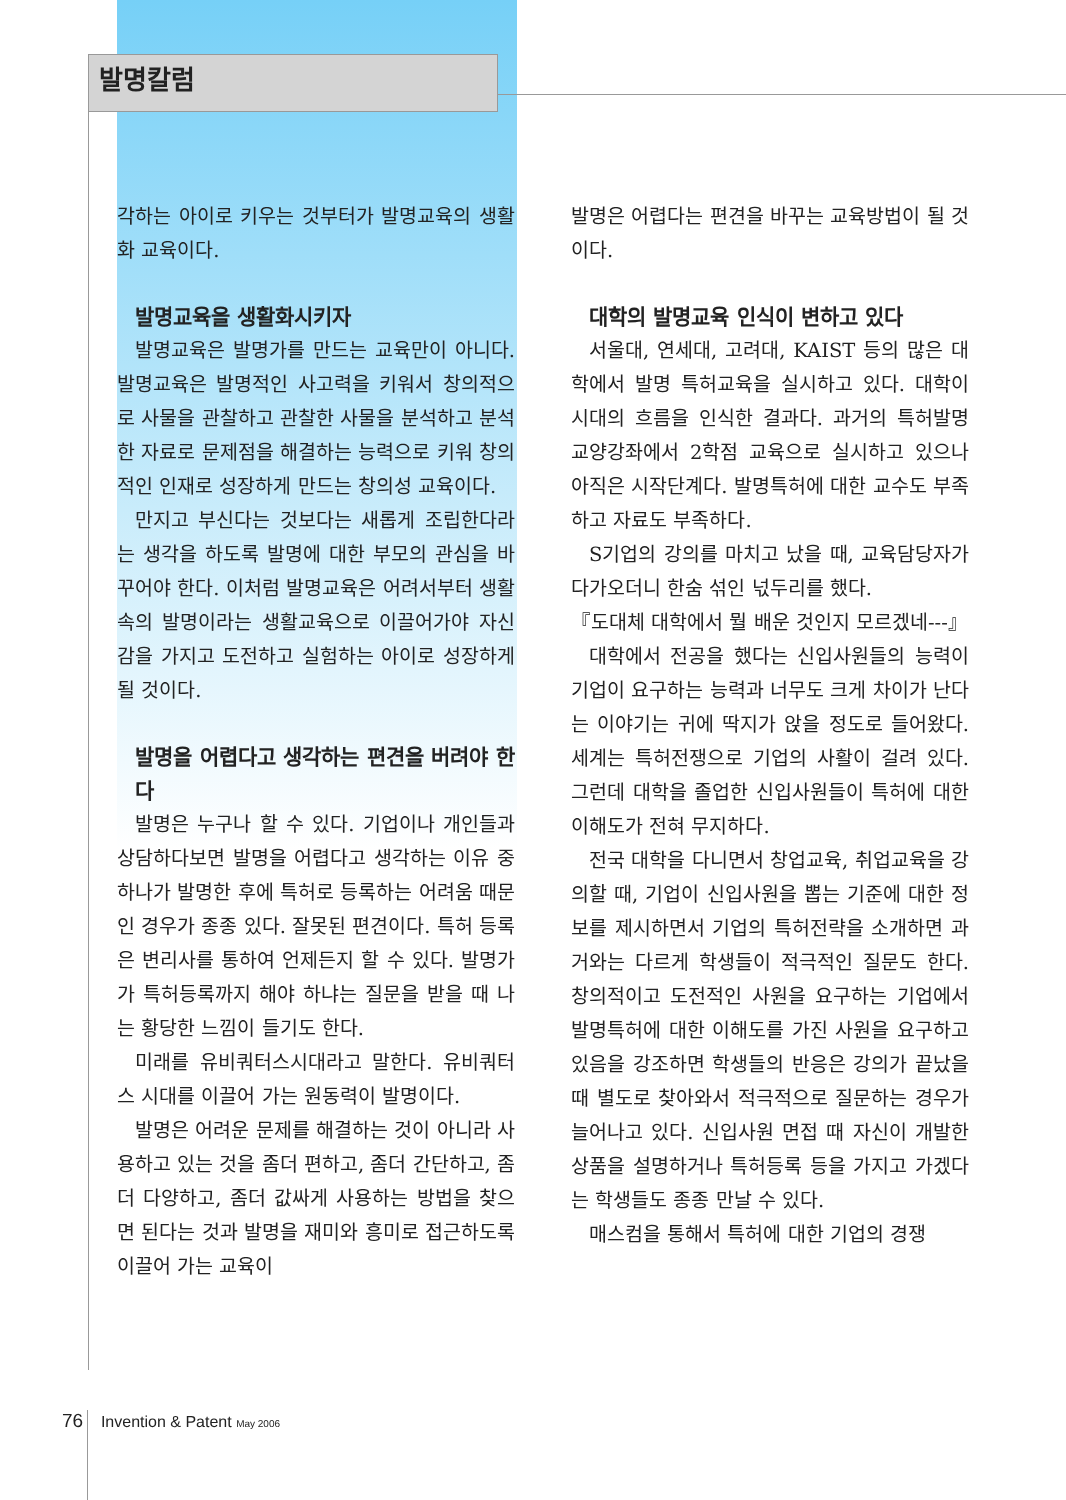발명칼럼
각하는 아이로 키우는 것부터가 발명교육의 생활화 교육이다.
발명교육을 생활화시키자
발명교육은 발명가를 만드는 교육만이 아니다. 발명교육은 발명적인 사고력을 키워서 창의적으로 사물을 관찰하고 관찰한 사물을 분석하고 분석한 자료로 문제점을 해결하는 능력으로 키워 창의적인 인재로 성장하게 만드는 창의성 교육이다.
만지고 부신다는 것보다는 새롭게 조립한다라는 생각을 하도록 발명에 대한 부모의 관심을 바꾸어야 한다. 이처럼 발명교육은 어려서부터 생활 속의 발명이라는 생활교육으로 이끌어가야 자신감을 가지고 도전하고 실험하는 아이로 성장하게 될 것이다.
발명을 어렵다고 생각하는 편견을 버려야 한다
발명은 누구나 할 수 있다. 기업이나 개인들과 상담하다보면 발명을 어렵다고 생각하는 이유 중 하나가 발명한 후에 특허로 등록하는 어려움 때문인 경우가 종종 있다. 잘못된 편견이다. 특허 등록은 변리사를 통하여 언제든지 할 수 있다. 발명가가 특허등록까지 해야 하냐는 질문을 받을 때 나는 황당한 느낌이 들기도 한다.
미래를 유비쿼터스시대라고 말한다. 유비쿼터스 시대를 이끌어 가는 원동력이 발명이다.
발명은 어려운 문제를 해결하는 것이 아니라 사용하고 있는 것을 좀더 편하고, 좀더 간단하고, 좀더 다양하고, 좀더 값싸게 사용하는 방법을 찾으면 된다는 것과 발명을 재미와 흥미로 접근하도록 이끌어 가는 교육이
발명은 어렵다는 편견을 바꾸는 교육방법이 될 것이다.
대학의 발명교육 인식이 변하고 있다
서울대, 연세대, 고려대, KAIST 등의 많은 대학에서 발명 특허교육을 실시하고 있다. 대학이 시대의 흐름을 인식한 결과다. 과거의 특허발명 교양강좌에서 2학점 교육으로 실시하고 있으나 아직은 시작단계다. 발명특허에 대한 교수도 부족하고 자료도 부족하다.
S기업의 강의를 마치고 났을 때, 교육담당자가 다가오더니 한숨 섞인 넋두리를 했다.
『도대체 대학에서 뭘 배운 것인지 모르겠네---』
대학에서 전공을 했다는 신입사원들의 능력이 기업이 요구하는 능력과 너무도 크게 차이가 난다는 이야기는 귀에 딱지가 앉을 정도로 들어왔다. 세계는 특허전쟁으로 기업의 사활이 걸려 있다. 그런데 대학을 졸업한 신입사원들이 특허에 대한 이해도가 전혀 무지하다.
전국 대학을 다니면서 창업교육, 취업교육을 강의할 때, 기업이 신입사원을 뽑는 기준에 대한 정보를 제시하면서 기업의 특허전략을 소개하면 과거와는 다르게 학생들이 적극적인 질문도 한다. 창의적이고 도전적인 사원을 요구하는 기업에서 발명특허에 대한 이해도를 가진 사원을 요구하고 있음을 강조하면 학생들의 반응은 강의가 끝났을 때 별도로 찾아와서 적극적으로 질문하는 경우가 늘어나고 있다. 신입사원 면접 때 자신이 개발한 상품을 설명하거나 특허등록 등을 가지고 가겠다는 학생들도 종종 만날 수 있다.
매스컴을 통해서 특허에 대한 기업의 경쟁
76 Invention & Patent May 2006